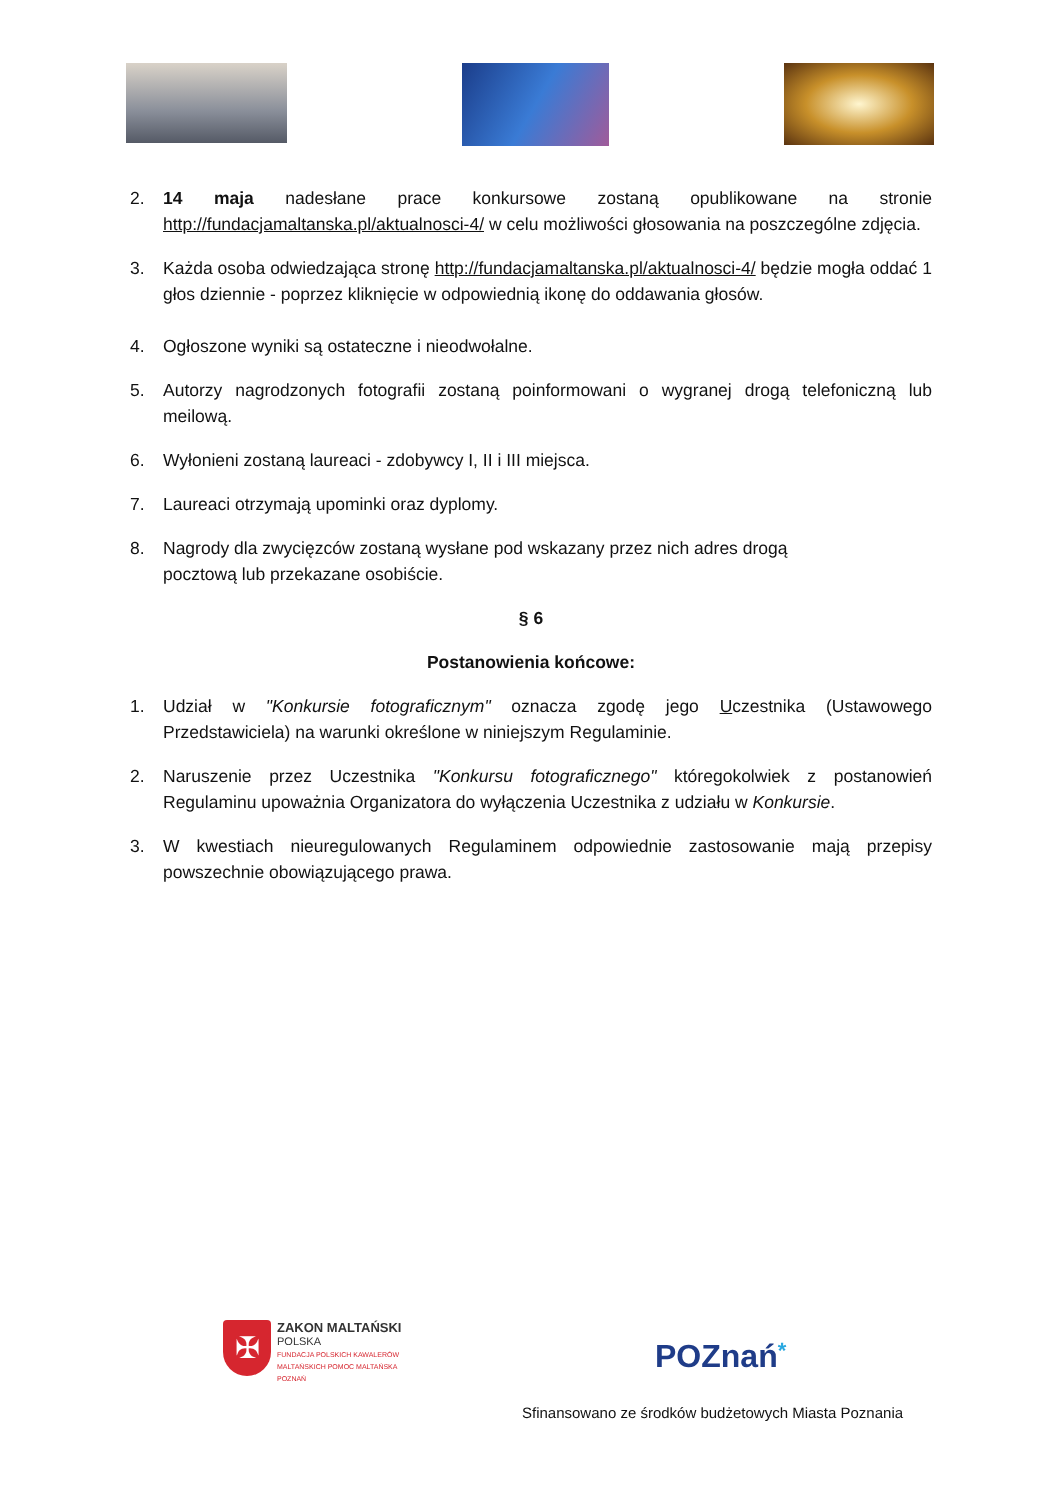2. 14 maja nadesłane prace konkursowe zostaną opublikowane na stronie http://fundacjamaltanska.pl/aktualnosci-4/ w celu możliwości głosowania na poszczególne zdjęcia.
3. Każda osoba odwiedzająca stronę http://fundacjamaltanska.pl/aktualnosci-4/ będzie mogła oddać 1 głos dziennie - poprzez kliknięcie w odpowiednią ikonę do oddawania głosów.
4. Ogłoszone wyniki są ostateczne i nieodwołalne.
5. Autorzy nagrodzonych fotografii zostaną poinformowani o wygranej drogą telefoniczną lub meilową.
6. Wyłonieni zostaną laureaci - zdobywcy I, II i III miejsca.
7. Laureaci otrzymają upominki oraz dyplomy.
8. Nagrody dla zwycięzców zostaną wysłane pod wskazany przez nich adres drogą
pocztową lub przekazane osobiście.
§ 6
Postanowienia końcowe:
1. Udział w "Konkursie fotograficznym" oznacza zgodę jego Uczestnika (Ustawowego Przedstawiciela) na warunki określone w niniejszym Regulaminie.
2. Naruszenie przez Uczestnika "Konkursu fotograficznego" któregokolwiek z postanowień Regulaminu upoważnia Organizatora do wyłączenia Uczestnika z udziału w Konkursie.
3. W kwestiach nieuregulowanych Regulaminem odpowiednie zastosowanie mają przepisy powszechnie obowiązującego prawa.
✠
ZAKON MALTAŃSKI
POLSKA
FUNDACJA POLSKICH KAWALERÓW
MALTAŃSKICH POMOC MALTAŃSKA
POZNAŃ
POZnań*
Sfinansowano ze środków budżetowych Miasta Poznania